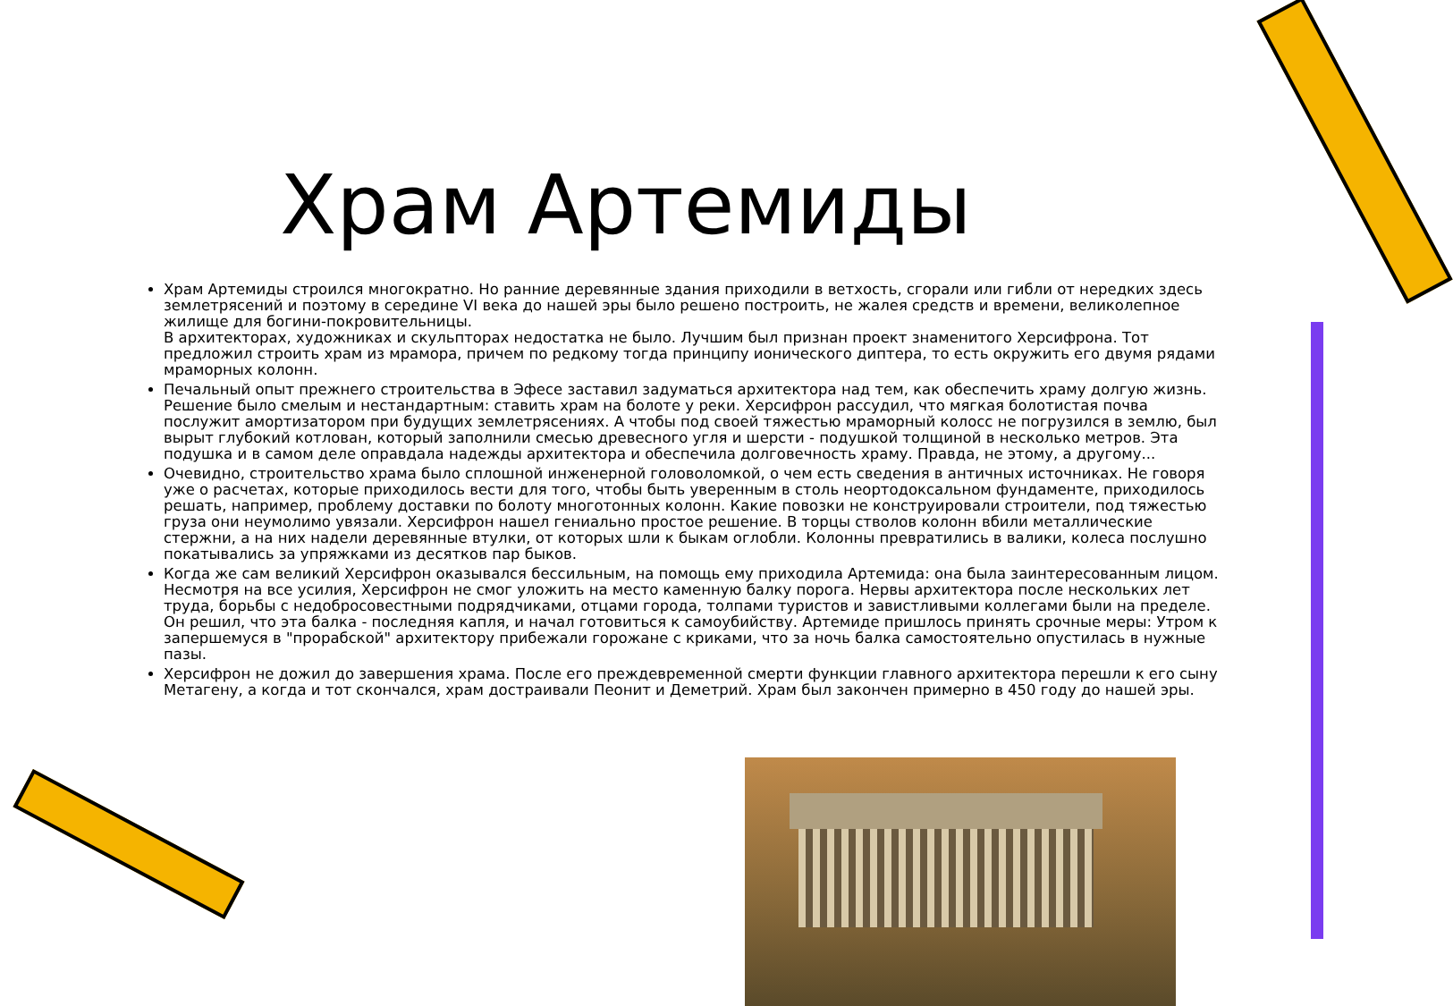Храм Артемиды
Храм Артемиды строился многократно. Но ранние деревянные здания приходили в ветхость, сгорали или гибли от нередких здесь землетрясений и поэтому в середине VI века до нашей эры было решено построить, не жалея средств и времени, великолепное жилище для богини-покровительницы.
В архитекторах, художниках и скульпторах недостатка не было. Лучшим был признан проект знаменитого Херсифрона. Тот предложил строить храм из мрамора, причем по редкому тогда принципу ионического диптера, то есть окружить его двумя рядами мраморных колонн.
Печальный опыт прежнего строительства в Эфесе заставил задуматься архитектора над тем, как обеспечить храму долгую жизнь. Решение было смелым и нестандартным: ставить храм на болоте у реки. Херсифрон рассудил, что мягкая болотистая почва послужит амортизатором при будущих землетрясениях. А чтобы под своей тяжестью мраморный колосс не погрузился в землю, был вырыт глубокий котлован, который заполнили смесью древесного угля и шерсти - подушкой толщиной в несколько метров. Эта подушка и в самом деле оправдала надежды архитектора и обеспечила долговечность храму. Правда, не этому, а другому...
Очевидно, строительство храма было сплошной инженерной головоломкой, о чем есть сведения в античных источниках. Не говоря уже о расчетах, которые приходилось вести для того, чтобы быть уверенным в столь неортодоксальном фундаменте, приходилось решать, например, проблему доставки по болоту многотонных колонн. Какие повозки не конструировали строители, под тяжестью груза они неумолимо увязали. Херсифрон нашел гениально простое решение. В торцы стволов колонн вбили металлические стержни, а на них надели деревянные втулки, от которых шли к быкам оглобли. Колонны превратились в валики, колеса послушно покатывались за упряжками из десятков пар быков.
Когда же сам великий Херсифрон оказывался бессильным, на помощь ему приходила Артемида: она была заинтересованным лицом. Несмотря на все усилия, Херсифрон не смог уложить на место каменную балку порога. Нервы архитектора после нескольких лет труда, борьбы с недобросовестными подрядчиками, отцами города, толпами туристов и завистливыми коллегами были на пределе. Он решил, что эта балка - последняя капля, и начал готовиться к самоубийству. Артемиде пришлось принять срочные меры: Утром к запершемуся в "прорабской" архитектору прибежали горожане с криками, что за ночь балка самостоятельно опустилась в нужные пазы.
Херсифрон не дожил до завершения храма. После его преждевременной смерти функции главного архитектора перешли к его сыну Метагену, а когда и тот скончался, храм достраивали Пеонит и Деметрий. Храм был закончен примерно в 450 году до нашей эры.